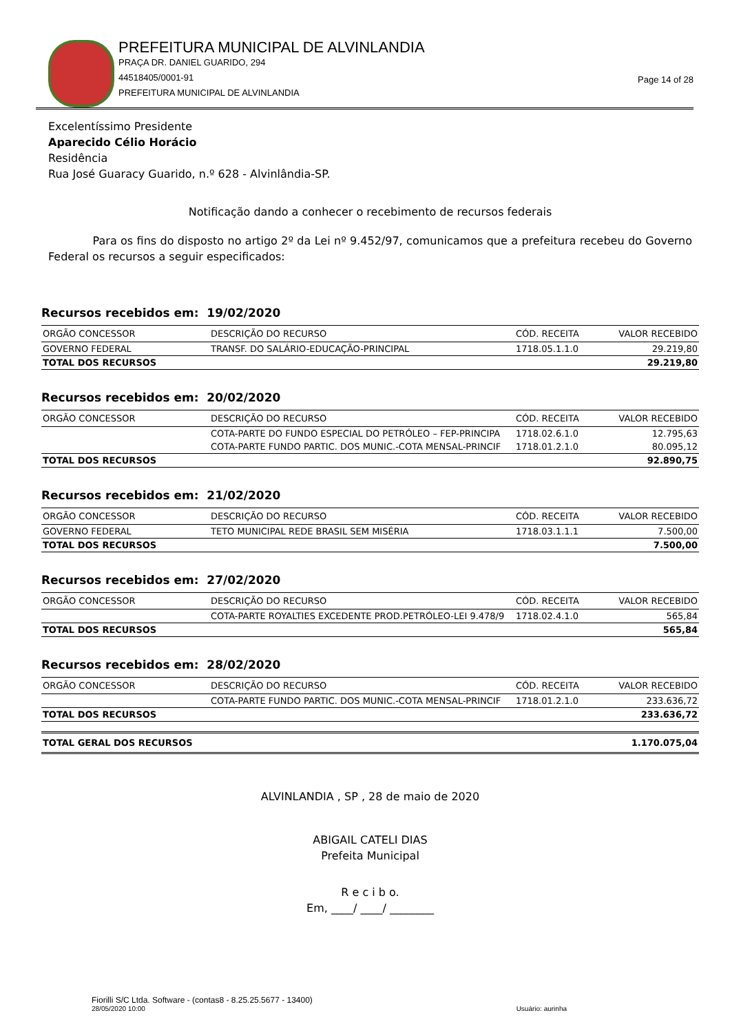PREFEITURA MUNICIPAL DE ALVINLANDIA
PRAÇA DR. DANIEL GUARIDO, 294
44518405/0001-91
PREFEITURA MUNICIPAL DE ALVINLANDIA
Page 14 of 28
Excelentíssimo Presidente
Aparecido Célio Horácio
Residência
Rua José Guaracy Guarido, n.º 628 - Alvinlândia-SP.
Notificação dando a conhecer o recebimento de recursos federais
Para os fins do disposto no artigo 2º da Lei nº 9.452/97, comunicamos que a prefeitura recebeu do Governo Federal os recursos a seguir especificados:
Recursos recebidos em: 19/02/2020
| ORGÃO CONCESSOR | DESCRIÇÃO DO RECURSO | CÓD. RECEITA | VALOR RECEBIDO |
| --- | --- | --- | --- |
| GOVERNO FEDERAL | TRANSF. DO SALÁRIO-EDUCAÇÃO-PRINCIPAL | 1718.05.1.1.0 | 29.219,80 |
| TOTAL DOS RECURSOS | | | 29.219,80 |
Recursos recebidos em: 20/02/2020
| ORGÃO CONCESSOR | DESCRIÇÃO DO RECURSO | CÓD. RECEITA | VALOR RECEBIDO |
| --- | --- | --- | --- |
| | COTA-PARTE DO FUNDO ESPECIAL DO PETRÓLEO – FEP-PRINCIPA | 1718.02.6.1.0 | 12.795,63 |
| | COTA-PARTE FUNDO PARTIC. DOS MUNIC.-COTA MENSAL-PRINCIF | 1718.01.2.1.0 | 80.095,12 |
| TOTAL DOS RECURSOS | | | 92.890,75 |
Recursos recebidos em: 21/02/2020
| ORGÃO CONCESSOR | DESCRIÇÃO DO RECURSO | CÓD. RECEITA | VALOR RECEBIDO |
| --- | --- | --- | --- |
| GOVERNO FEDERAL | TETO MUNICIPAL REDE BRASIL SEM MISÉRIA | 1718.03.1.1.1 | 7.500,00 |
| TOTAL DOS RECURSOS | | | 7.500,00 |
Recursos recebidos em: 27/02/2020
| ORGÃO CONCESSOR | DESCRIÇÃO DO RECURSO | CÓD. RECEITA | VALOR RECEBIDO |
| --- | --- | --- | --- |
| | COTA-PARTE ROYALTIES EXCEDENTE PROD.PETRÓLEO-LEI 9.478/9 | 1718.02.4.1.0 | 565,84 |
| TOTAL DOS RECURSOS | | | 565,84 |
Recursos recebidos em: 28/02/2020
| ORGÃO CONCESSOR | DESCRIÇÃO DO RECURSO | CÓD. RECEITA | VALOR RECEBIDO |
| --- | --- | --- | --- |
| | COTA-PARTE FUNDO PARTIC. DOS MUNIC.-COTA MENSAL-PRINCIF | 1718.01.2.1.0 | 233.636,72 |
| TOTAL DOS RECURSOS | | | 233.636,72 |
| TOTAL GERAL DOS RECURSOS | 1.170.075,04 |
ALVINLANDIA , SP , 28 de maio de 2020
ABIGAIL CATELI DIAS
Prefeita Municipal
R e c i b o.
Em, ____/ ____/ ________
Fiorilli S/C Ltda. Software - (contas8 - 8.25.25.5677 - 13400)
28/05/2020 10:00 Usuário: aurinha